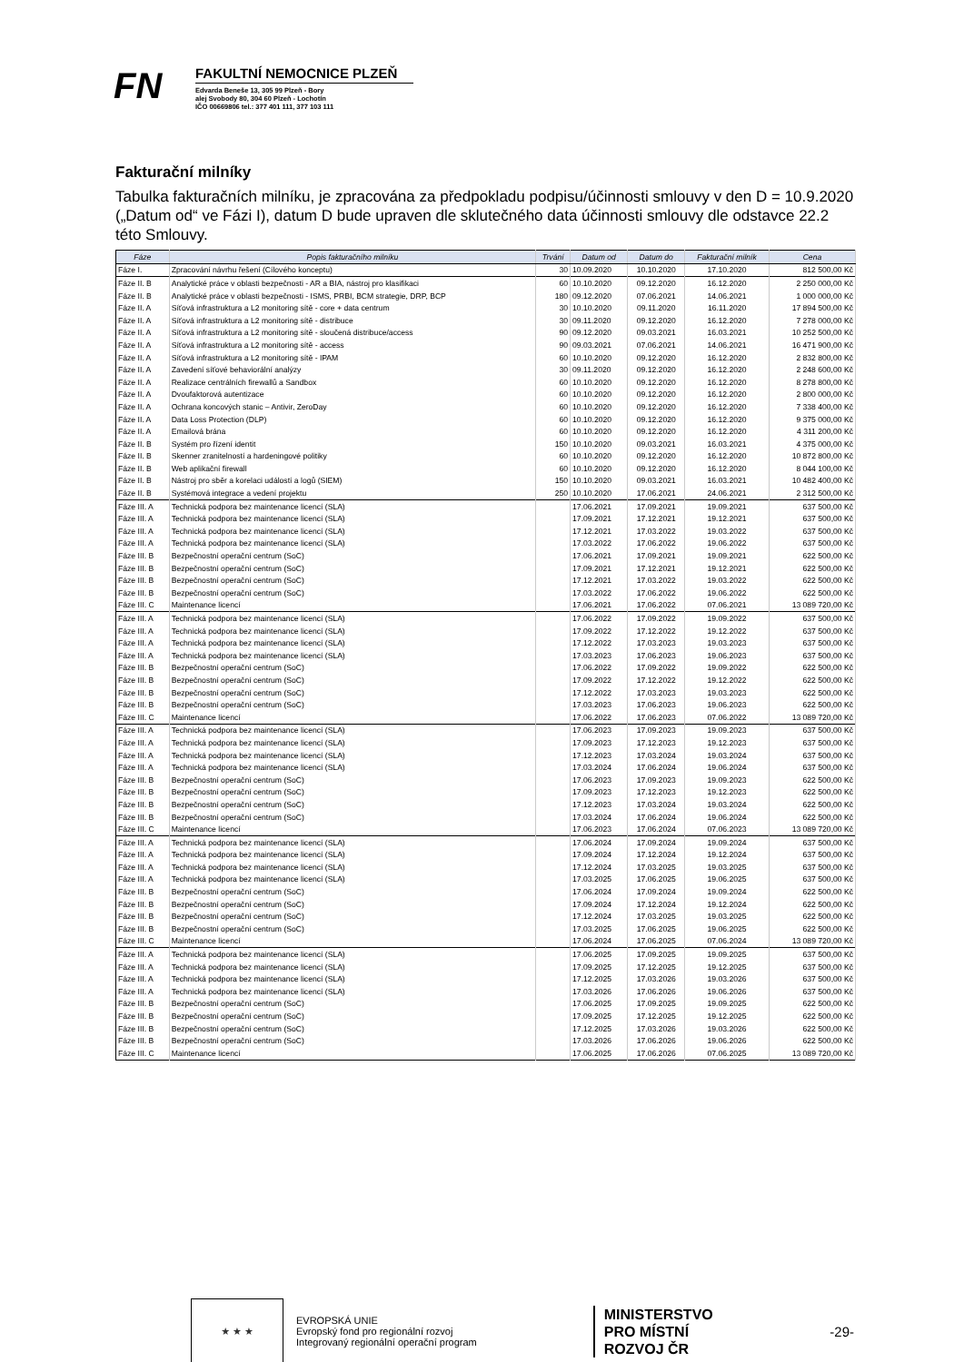FN
FAKULTNÍ NEMOCNICE PLZEŇ
Edvarda Beneše 13, 305 99 Plzeň - Bory
alej Svobody 80, 304 60 Plzeň - Lochotín
IČO 00669806 tel.: 377 401 111, 377 103 111
Fakturační milníky
Tabulka fakturačních milníku, je zpracována za předpokladu podpisu/účinnosti smlouvy v den D = 10.9.2020 („Datum od“ ve Fázi I), datum D bude upraven dle sklutečného data účinnosti smlouvy dle odstavce 22.2 této Smlouvy.
| Fáze | Popis fakturačního milníku | Trvání | Datum od | Datum do | Fakturační milník | Cena |
| --- | --- | --- | --- | --- | --- | --- |
| Fáze I. | Zpracování návrhu řešení (Cílového konceptu) | 30 | 10.09.2020 | 10.10.2020 | 17.10.2020 | 812 500,00 Kč |
| Fáze II. B | Analytické práce v oblasti bezpečnosti - AR a BIA, nástroj pro klasifikaci | 60 | 10.10.2020 | 09.12.2020 | 16.12.2020 | 2 250 000,00 Kč |
| Fáze II. B | Analytické práce v oblasti bezpečnosti - ISMS, PRBI, BCM strategie, DRP, BCP | 180 | 09.12.2020 | 07.06.2021 | 14.06.2021 | 1 000 000,00 Kč |
| Fáze II. A | Síťová infrastruktura a L2 monitoring sítě - core + data centrum | 30 | 10.10.2020 | 09.11.2020 | 16.11.2020 | 17 894 500,00 Kč |
| Fáze II. A | Síťová infrastruktura a L2 monitoring sítě - distribuce | 30 | 09.11.2020 | 09.12.2020 | 16.12.2020 | 7 278 000,00 Kč |
| Fáze II. A | Síťová infrastruktura a L2 monitoring sítě - sloučená distribuce/access | 90 | 09.12.2020 | 09.03.2021 | 16.03.2021 | 10 252 500,00 Kč |
| Fáze II. A | Síťová infrastruktura a L2 monitoring sítě - access | 90 | 09.03.2021 | 07.06.2021 | 14.06.2021 | 16 471 900,00 Kč |
| Fáze II. A | Síťová infrastruktura a L2 monitoring sítě - IPAM | 60 | 10.10.2020 | 09.12.2020 | 16.12.2020 | 2 832 800,00 Kč |
| Fáze II. A | Zavedení síťové behaviorální analýzy | 30 | 09.11.2020 | 09.12.2020 | 16.12.2020 | 2 248 600,00 Kč |
| Fáze II. A | Realizace centrálních firewallů a Sandbox | 60 | 10.10.2020 | 09.12.2020 | 16.12.2020 | 8 278 800,00 Kč |
| Fáze II. A | Dvoufaktorová autentizace | 60 | 10.10.2020 | 09.12.2020 | 16.12.2020 | 2 800 000,00 Kč |
| Fáze II. A | Ochrana koncových stanic – Antivir, ZeroDay | 60 | 10.10.2020 | 09.12.2020 | 16.12.2020 | 7 338 400,00 Kč |
| Fáze II. A | Data Loss Protection (DLP) | 60 | 10.10.2020 | 09.12.2020 | 16.12.2020 | 9 375 000,00 Kč |
| Fáze II. A | Emailová brána | 60 | 10.10.2020 | 09.12.2020 | 16.12.2020 | 4 311 200,00 Kč |
| Fáze II. B | Systém pro řízení identit | 150 | 10.10.2020 | 09.03.2021 | 16.03.2021 | 4 375 000,00 Kč |
| Fáze II. B | Skenner zranitelností a hardeningové politiky | 60 | 10.10.2020 | 09.12.2020 | 16.12.2020 | 10 872 800,00 Kč |
| Fáze II. B | Web aplikační firewall | 60 | 10.10.2020 | 09.12.2020 | 16.12.2020 | 8 044 100,00 Kč |
| Fáze II. B | Nástroj pro sběr a korelaci událostí a logů (SIEM) | 150 | 10.10.2020 | 09.03.2021 | 16.03.2021 | 10 482 400,00 Kč |
| Fáze II. B | Systémová integrace a vedení projektu | 250 | 10.10.2020 | 17.06.2021 | 24.06.2021 | 2 312 500,00 Kč |
| Fáze III. A | Technická podpora bez maintenance licencí (SLA) | | 17.06.2021 | 17.09.2021 | 19.09.2021 | 637 500,00 Kč |
| Fáze III. A | Technická podpora bez maintenance licencí (SLA) | | 17.09.2021 | 17.12.2021 | 19.12.2021 | 637 500,00 Kč |
| Fáze III. A | Technická podpora bez maintenance licencí (SLA) | | 17.12.2021 | 17.03.2022 | 19.03.2022 | 637 500,00 Kč |
| Fáze III. A | Technická podpora bez maintenance licencí (SLA) | | 17.03.2022 | 17.06.2022 | 19.06.2022 | 637 500,00 Kč |
| Fáze III. B | Bezpečnostní operační centrum (SoC) | | 17.06.2021 | 17.09.2021 | 19.09.2021 | 622 500,00 Kč |
| Fáze III. B | Bezpečnostní operační centrum (SoC) | | 17.09.2021 | 17.12.2021 | 19.12.2021 | 622 500,00 Kč |
| Fáze III. B | Bezpečnostní operační centrum (SoC) | | 17.12.2021 | 17.03.2022 | 19.03.2022 | 622 500,00 Kč |
| Fáze III. B | Bezpečnostní operační centrum (SoC) | | 17.03.2022 | 17.06.2022 | 19.06.2022 | 622 500,00 Kč |
| Fáze III. C | Maintenance licencí | | 17.06.2021 | 17.06.2022 | 07.06.2021 | 13 089 720,00 Kč |
| Fáze III. A | Technická podpora bez maintenance licencí (SLA) | | 17.06.2022 | 17.09.2022 | 19.09.2022 | 637 500,00 Kč |
| Fáze III. A | Technická podpora bez maintenance licencí (SLA) | | 17.09.2022 | 17.12.2022 | 19.12.2022 | 637 500,00 Kč |
| Fáze III. A | Technická podpora bez maintenance licencí (SLA) | | 17.12.2022 | 17.03.2023 | 19.03.2023 | 637 500,00 Kč |
| Fáze III. A | Technická podpora bez maintenance licencí (SLA) | | 17.03.2023 | 17.06.2023 | 19.06.2023 | 637 500,00 Kč |
| Fáze III. B | Bezpečnostní operační centrum (SoC) | | 17.06.2022 | 17.09.2022 | 19.09.2022 | 622 500,00 Kč |
| Fáze III. B | Bezpečnostní operační centrum (SoC) | | 17.09.2022 | 17.12.2022 | 19.12.2022 | 622 500,00 Kč |
| Fáze III. B | Bezpečnostní operační centrum (SoC) | | 17.12.2022 | 17.03.2023 | 19.03.2023 | 622 500,00 Kč |
| Fáze III. B | Bezpečnostní operační centrum (SoC) | | 17.03.2023 | 17.06.2023 | 19.06.2023 | 622 500,00 Kč |
| Fáze III. C | Maintenance licencí | | 17.06.2022 | 17.06.2023 | 07.06.2022 | 13 089 720,00 Kč |
| Fáze III. A | Technická podpora bez maintenance licencí (SLA) | | 17.06.2023 | 17.09.2023 | 19.09.2023 | 637 500,00 Kč |
| Fáze III. A | Technická podpora bez maintenance licencí (SLA) | | 17.09.2023 | 17.12.2023 | 19.12.2023 | 637 500,00 Kč |
| Fáze III. A | Technická podpora bez maintenance licencí (SLA) | | 17.12.2023 | 17.03.2024 | 19.03.2024 | 637 500,00 Kč |
| Fáze III. A | Technická podpora bez maintenance licencí (SLA) | | 17.03.2024 | 17.06.2024 | 19.06.2024 | 637 500,00 Kč |
| Fáze III. B | Bezpečnostní operační centrum (SoC) | | 17.06.2023 | 17.09.2023 | 19.09.2023 | 622 500,00 Kč |
| Fáze III. B | Bezpečnostní operační centrum (SoC) | | 17.09.2023 | 17.12.2023 | 19.12.2023 | 622 500,00 Kč |
| Fáze III. B | Bezpečnostní operační centrum (SoC) | | 17.12.2023 | 17.03.2024 | 19.03.2024 | 622 500,00 Kč |
| Fáze III. B | Bezpečnostní operační centrum (SoC) | | 17.03.2024 | 17.06.2024 | 19.06.2024 | 622 500,00 Kč |
| Fáze III. C | Maintenance licencí | | 17.06.2023 | 17.06.2024 | 07.06.2023 | 13 089 720,00 Kč |
| Fáze III. A | Technická podpora bez maintenance licencí (SLA) | | 17.06.2024 | 17.09.2024 | 19.09.2024 | 637 500,00 Kč |
| Fáze III. A | Technická podpora bez maintenance licencí (SLA) | | 17.09.2024 | 17.12.2024 | 19.12.2024 | 637 500,00 Kč |
| Fáze III. A | Technická podpora bez maintenance licencí (SLA) | | 17.12.2024 | 17.03.2025 | 19.03.2025 | 637 500,00 Kč |
| Fáze III. A | Technická podpora bez maintenance licencí (SLA) | | 17.03.2025 | 17.06.2025 | 19.06.2025 | 637 500,00 Kč |
| Fáze III. B | Bezpečnostní operační centrum (SoC) | | 17.06.2024 | 17.09.2024 | 19.09.2024 | 622 500,00 Kč |
| Fáze III. B | Bezpečnostní operační centrum (SoC) | | 17.09.2024 | 17.12.2024 | 19.12.2024 | 622 500,00 Kč |
| Fáze III. B | Bezpečnostní operační centrum (SoC) | | 17.12.2024 | 17.03.2025 | 19.03.2025 | 622 500,00 Kč |
| Fáze III. B | Bezpečnostní operační centrum (SoC) | | 17.03.2025 | 17.06.2025 | 19.06.2025 | 622 500,00 Kč |
| Fáze III. C | Maintenance licencí | | 17.06.2024 | 17.06.2025 | 07.06.2024 | 13 089 720,00 Kč |
| Fáze III. A | Technická podpora bez maintenance licencí (SLA) | | 17.06.2025 | 17.09.2025 | 19.09.2025 | 637 500,00 Kč |
| Fáze III. A | Technická podpora bez maintenance licencí (SLA) | | 17.09.2025 | 17.12.2025 | 19.12.2025 | 637 500,00 Kč |
| Fáze III. A | Technická podpora bez maintenance licencí (SLA) | | 17.12.2025 | 17.03.2026 | 19.03.2026 | 637 500,00 Kč |
| Fáze III. A | Technická podpora bez maintenance licencí (SLA) | | 17.03.2026 | 17.06.2026 | 19.06.2026 | 637 500,00 Kč |
| Fáze III. B | Bezpečnostní operační centrum (SoC) | | 17.06.2025 | 17.09.2025 | 19.09.2025 | 622 500,00 Kč |
| Fáze III. B | Bezpečnostní operační centrum (SoC) | | 17.09.2025 | 17.12.2025 | 19.12.2025 | 622 500,00 Kč |
| Fáze III. B | Bezpečnostní operační centrum (SoC) | | 17.12.2025 | 17.03.2026 | 19.03.2026 | 622 500,00 Kč |
| Fáze III. B | Bezpečnostní operační centrum (SoC) | | 17.03.2026 | 17.06.2026 | 19.06.2026 | 622 500,00 Kč |
| Fáze III. C | Maintenance licencí | | 17.06.2025 | 17.06.2026 | 07.06.2025 | 13 089 720,00 Kč |
★ ★ ★
EVROPSKÁ UNIE
Evropský fond pro regionální rozvoj
Integrovaný regionální operační program
MINISTERSTVO
PRO MÍSTNÍ
ROZVOJ ČR
-29-